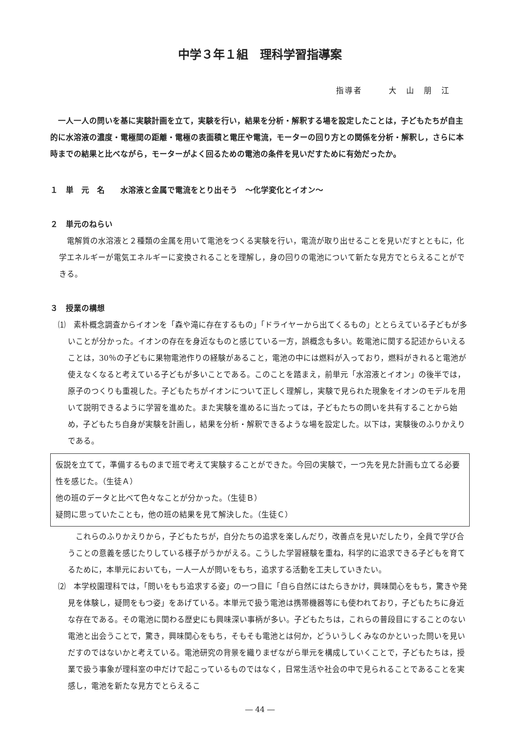中学３年１組　理科学習指導案
指導者　　　大　山　朋　江
一人一人の問いを基に実験計画を立て，実験を行い，結果を分析・解釈する場を設定したことは，子どもたちが自主的に水溶液の濃度・電極間の距離・電極の表面積と電圧や電流，モーターの回り方との関係を分析・解釈し，さらに本時までの結果と比べながら，モーターがよく回るための電池の条件を見いだすために有効だったか。
１　単　元　名　　水溶液と金属で電流をとり出そう　～化学変化とイオン～
２　単元のねらい
電解質の水溶液と２種類の金属を用いて電池をつくる実験を行い，電流が取り出せることを見いだすとともに，化学エネルギーが電気エネルギーに変換されることを理解し，身の回りの電池について新たな見方でとらえることができる。
３　授業の構想
⑴　素朴概念調査からイオンを「森や滝に存在するもの」「ドライヤーから出てくるもの」ととらえている子どもが多いことが分かった。イオンの存在を身近なものと感じている一方，誤概念も多い。乾電池に関する記述からいえることは，30％の子どもに果物電池作りの経験があること，電池の中には燃料が入っており，燃料がきれると電池が使えなくなると考えている子どもが多いことである。このことを踏まえ，前単元「水溶液とイオン」の後半では，原子のつくりも重視した。子どもたちがイオンについて正しく理解し，実験で見られた現象をイオンのモデルを用いて説明できるように学習を進めた。また実験を進めるに当たっては，子どもたちの問いを共有することから始め，子どもたち自身が実験を計画し，結果を分析・解釈できるような場を設定した。以下は，実験後のふりかえりである。
仮説を立てて，準備するものまで班で考えて実験することができた。今回の実験で，一つ先を見た計画も立てる必要性を感じた。（生徒Ａ）
他の班のデータと比べて色々なことが分かった。（生徒Ｂ）
疑問に思っていたことも，他の班の結果を見て解決した。（生徒Ｃ）
これらのふりかえりから，子どもたちが，自分たちの追求を楽しんだり，改善点を見いだしたり，全員で学び合うことの意義を感じたりしている様子がうかがえる。こうした学習経験を重ね，科学的に追求できる子どもを育てるために，本単元においても，一人一人が問いをもち，追求する活動を工夫していきたい。
⑵　本学校園理科では，「問いをもち追求する姿」の一つ目に「自ら自然にはたらきかけ，興味関心をもち，驚きや発見を体験し，疑問をもつ姿」をあげている。本単元で扱う電池は携帯機器等にも使われており，子どもたちに身近な存在である。その電池に関わる歴史にも興味深い事柄が多い。子どもたちは，これらの普段目にすることのない電池と出会うことで，驚き，興味関心をもち，そもそも電池とは何か，どういうしくみなのかといった問いを見いだすのではないかと考えている。電池研究の背景を織りまぜながら単元を構成していくことで，子どもたちは，授業で扱う事象が理科室の中だけで起こっているものではなく，日常生活や社会の中で見られることであることを実感し，電池を新たな見方でとらえるこ
― 44 ―